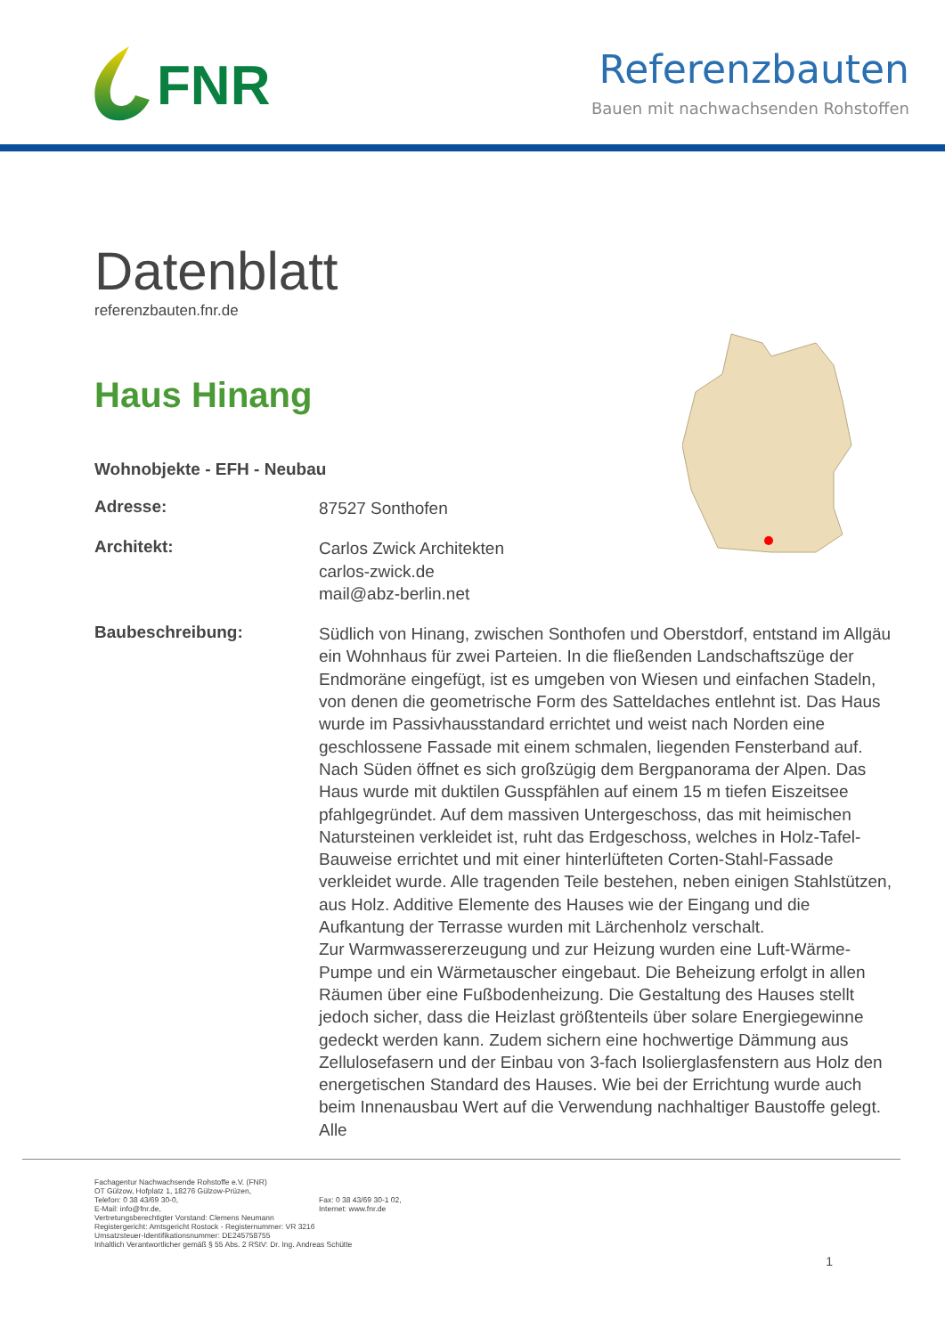FNR
Referenzbauten
Bauen mit nachwachsenden Rohstoffen
Datenblatt
referenzbauten.fnr.de
Haus Hinang
Wohnobjekte - EFH - Neubau
Adresse:
87527 Sonthofen
Architekt:
Carlos Zwick Architekten
carlos-zwick.de
mail@abz-berlin.net
Baubeschreibung:
Südlich von Hinang, zwischen Sonthofen und Oberstdorf, entstand im Allgäu ein Wohnhaus für zwei Parteien. In die fließenden Landschaftszüge der Endmoräne eingefügt, ist es umgeben von Wiesen und einfachen Stadeln, von denen die geometrische Form des Satteldaches entlehnt ist. Das Haus wurde im Passivhausstandard errichtet und weist nach Norden eine geschlossene Fassade mit einem schmalen, liegenden Fensterband auf. Nach Süden öffnet es sich großzügig dem Bergpanorama der Alpen. Das Haus wurde mit duktilen Gusspfählen auf einem 15 m tiefen Eiszeitsee pfahlgegründet. Auf dem massiven Untergeschoss, das mit heimischen Natursteinen verkleidet ist, ruht das Erdgeschoss, welches in Holz-Tafel-Bauweise errichtet und mit einer hinterlüfteten Corten-Stahl-Fassade verkleidet wurde. Alle tragenden Teile bestehen, neben einigen Stahlstützen, aus Holz. Additive Elemente des Hauses wie der Eingang und die Aufkantung der Terrasse wurden mit Lärchenholz verschalt.
Zur Warmwassererzeugung und zur Heizung wurden eine Luft-Wärme-Pumpe und ein Wärmetauscher eingebaut. Die Beheizung erfolgt in allen Räumen über eine Fußbodenheizung. Die Gestaltung des Hauses stellt jedoch sicher, dass die Heizlast größtenteils über solare Energiegewinne gedeckt werden kann. Zudem sichern eine hochwertige Dämmung aus Zellulosefasern und der Einbau von 3-fach Isolierglasfenstern aus Holz den energetischen Standard des Hauses. Wie bei der Errichtung wurde auch beim Innenausbau Wert auf die Verwendung nachhaltiger Baustoffe gelegt. Alle
Fachagentur Nachwachsende Rohstoffe e.V. (FNR)
OT Gülzow, Hofplatz 1, 18276 Gülzow-Prüzen,
Telefon: 0 38 43/69 30-0,
E-Mail: info@fnr.de,
Fax: 0 38 43/69 30-1 02,
Internet: www.fnr.de
Vertretungsberechtigter Vorstand: Clemens Neumann
Registergericht: Amtsgericht Rostock - Registernummer: VR 3216
Umsatzsteuer-Identifikationsnummer: DE245758755
Inhaltlich Verantwortlicher gemäß § 55 Abs. 2 RStV: Dr. Ing. Andreas Schütte
1